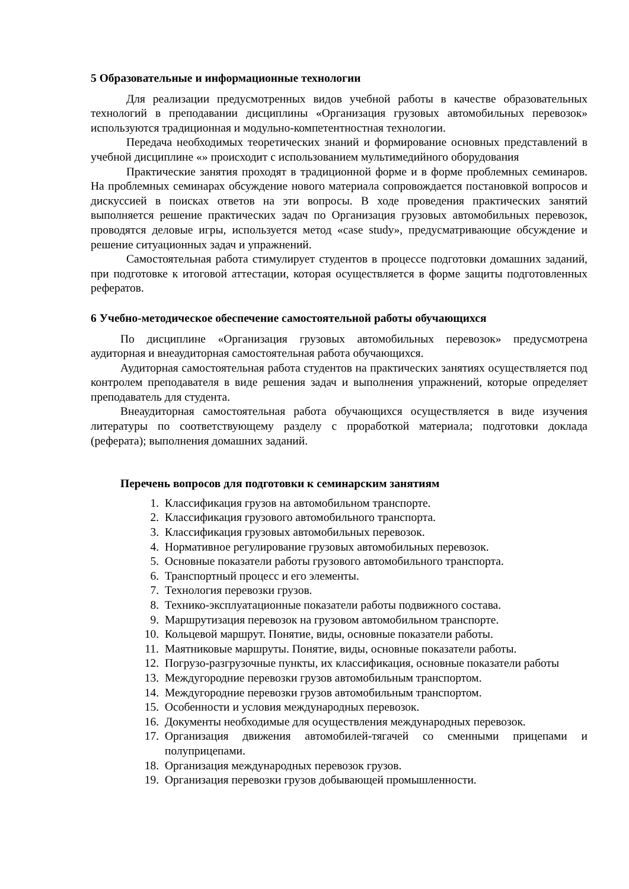5 Образовательные и информационные технологии
Для реализации предусмотренных видов учебной работы в качестве образовательных технологий в преподавании дисциплины «Организация грузовых автомобильных перевозок» используются традиционная и модульно-компетентностная технологии.
Передача необходимых теоретических знаний и формирование основных представлений в учебной дисциплине «» происходит с использованием мультимедийного оборудования
Практические занятия проходят в традиционной форме и в форме проблемных семинаров. На проблемных семинарах обсуждение нового материала сопровождается постановкой вопросов и дискуссией в поисках ответов на эти вопросы. В ходе проведения практических занятий выполняется решение практических задач по Организация грузовых автомобильных перевозок, проводятся деловые игры, используется метод «case study», предусматривающие обсуждение и решение ситуационных задач и упражнений.
Самостоятельная работа стимулирует студентов в процессе подготовки домашних заданий, при подготовке к итоговой аттестации, которая осуществляется в форме защиты подготовленных рефератов.
6 Учебно-методическое обеспечение самостоятельной работы обучающихся
По дисциплине «Организация грузовых автомобильных перевозок» предусмотрена аудиторная и внеаудиторная самостоятельная работа обучающихся.
Аудиторная самостоятельная работа студентов на практических занятиях осуществляется под контролем преподавателя в виде решения задач и выполнения упражнений, которые определяет преподаватель для студента.
Внеаудиторная самостоятельная работа обучающихся осуществляется в виде изучения литературы по соответствующему разделу с проработкой материала; подготовки доклада (реферата); выполнения домашних заданий.
Перечень вопросов для подготовки к семинарским занятиям
1. Классификация грузов на автомобильном транспорте.
2. Классификация грузового автомобильного транспорта.
3. Классификация грузовых автомобильных перевозок.
4. Нормативное регулирование грузовых автомобильных перевозок.
5. Основные показатели работы грузового автомобильного транспорта.
6. Транспортный процесс и его элементы.
7. Технология перевозки грузов.
8. Технико-эксплуатационные показатели работы подвижного состава.
9. Маршрутизация перевозок на грузовом автомобильном транспорте.
10. Кольцевой маршрут. Понятие, виды, основные показатели работы.
11. Маятниковые маршруты. Понятие, виды, основные показатели работы.
12. Погрузо-разгрузочные пункты, их классификация, основные показатели работы
13. Междугородние перевозки грузов автомобильным транспортом.
14. Междугородние перевозки грузов автомобильным транспортом.
15. Особенности и условия международных перевозок.
16. Документы необходимые для осуществления международных перевозок.
17. Организация движения автомобилей-тягачей со сменными прицепами и полуприцепами.
18. Организация международных перевозок грузов.
19. Организация перевозки грузов добывающей промышленности.